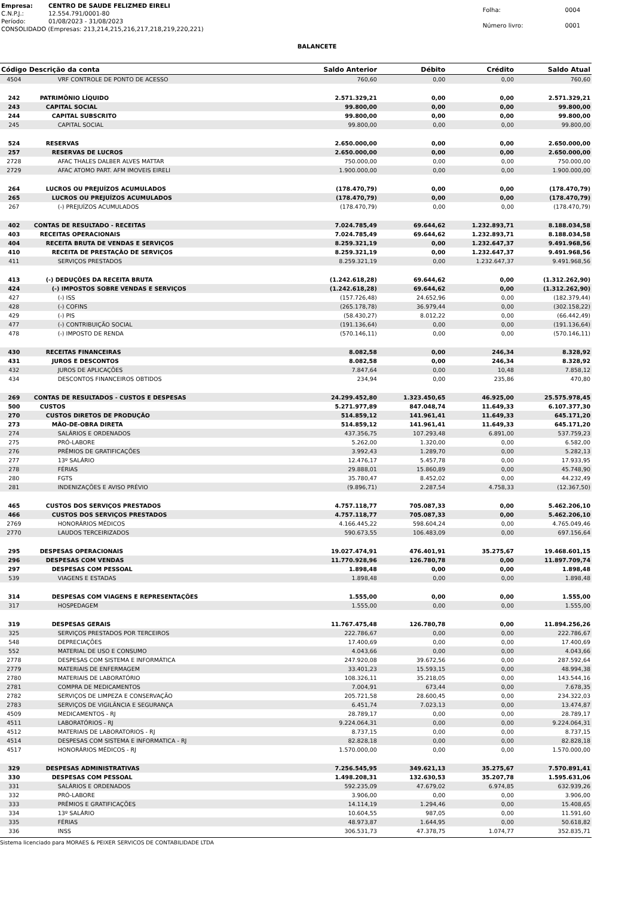| Empresa: | CENTRO DE SAUDE FELIZMED EIRELI |
| C.N.P.J.: | 12.554.791/0001-80 |
| Período: | 01/08/2023 - 31/08/2023 |
| CONSOLIDADO (Empresas: 213,214,215,216,217,218,219,220,221) | |
| Folha: | 0004 |
| Número livro: | 0001 |
BALANCETE
| Código | Descrição da conta | Saldo Anterior | Débito | Crédito | Saldo Atual |
| --- | --- | --- | --- | --- | --- |
| 4504 | VRF CONTROLE DE PONTO DE ACESSO | 760,60 | 0,00 | 0,00 | 760,60 |
| 242 | PATRIMÔNIO LÍQUIDO | 2.571.329,21 | 0,00 | 0,00 | 2.571.329,21 |
| 243 | CAPITAL SOCIAL | 99.800,00 | 0,00 | 0,00 | 99.800,00 |
| 244 | CAPITAL SUBSCRITO | 99.800,00 | 0,00 | 0,00 | 99.800,00 |
| 245 | CAPITAL SOCIAL | 99.800,00 | 0,00 | 0,00 | 99.800,00 |
| 524 | RESERVAS | 2.650.000,00 | 0,00 | 0,00 | 2.650.000,00 |
| 257 | RESERVAS DE LUCROS | 2.650.000,00 | 0,00 | 0,00 | 2.650.000,00 |
| 2728 | AFAC THALES DALBER ALVES MATTAR | 750.000,00 | 0,00 | 0,00 | 750.000,00 |
| 2729 | AFAC ATOMO PART. AFM IMOVEIS EIRELI | 1.900.000,00 | 0,00 | 0,00 | 1.900.000,00 |
| 264 | LUCROS OU PREJUÍZOS ACUMULADOS | (178.470,79) | 0,00 | 0,00 | (178.470,79) |
| 265 | LUCROS OU PREJUÍZOS ACUMULADOS | (178.470,79) | 0,00 | 0,00 | (178.470,79) |
| 267 | (-) PREJUÍZOS ACUMULADOS | (178.470,79) | 0,00 | 0,00 | (178.470,79) |
| 402 | CONTAS DE RESULTADO - RECEITAS | 7.024.785,49 | 69.644,62 | 1.232.893,71 | 8.188.034,58 |
| 403 | RECEITAS OPERACIONAIS | 7.024.785,49 | 69.644,62 | 1.232.893,71 | 8.188.034,58 |
| 404 | RECEITA BRUTA DE VENDAS E SERVIÇOS | 8.259.321,19 | 0,00 | 1.232.647,37 | 9.491.968,56 |
| 410 | RECEITA DE PRESTAÇÃO DE SERVIÇOS | 8.259.321,19 | 0,00 | 1.232.647,37 | 9.491.968,56 |
| 411 | SERVIÇOS PRESTADOS | 8.259.321,19 | 0,00 | 1.232.647,37 | 9.491.968,56 |
| 413 | (-) DEDUÇÕES DA RECEITA BRUTA | (1.242.618,28) | 69.644,62 | 0,00 | (1.312.262,90) |
| 424 | (-) IMPOSTOS SOBRE VENDAS E SERVIÇOS | (1.242.618,28) | 69.644,62 | 0,00 | (1.312.262,90) |
| 427 | (-) ISS | (157.726,48) | 24.652,96 | 0,00 | (182.379,44) |
| 428 | (-) COFINS | (265.178,78) | 36.979,44 | 0,00 | (302.158,22) |
| 429 | (-) PIS | (58.430,27) | 8.012,22 | 0,00 | (66.442,49) |
| 477 | (-) CONTRIBUIÇÃO SOCIAL | (191.136,64) | 0,00 | 0,00 | (191.136,64) |
| 478 | (-) IMPOSTO DE RENDA | (570.146,11) | 0,00 | 0,00 | (570.146,11) |
| 430 | RECEITAS FINANCEIRAS | 8.082,58 | 0,00 | 246,34 | 8.328,92 |
| 431 | JUROS E DESCONTOS | 8.082,58 | 0,00 | 246,34 | 8.328,92 |
| 432 | JUROS DE APLICAÇÕES | 7.847,64 | 0,00 | 10,48 | 7.858,12 |
| 434 | DESCONTOS FINANCEIROS OBTIDOS | 234,94 | 0,00 | 235,86 | 470,80 |
| 269 | CONTAS DE RESULTADOS - CUSTOS E DESPESAS | 24.299.452,80 | 1.323.450,65 | 46.925,00 | 25.575.978,45 |
| 500 | CUSTOS | 5.271.977,89 | 847.048,74 | 11.649,33 | 6.107.377,30 |
| 270 | CUSTOS DIRETOS DE PRODUÇÃO | 514.859,12 | 141.961,41 | 11.649,33 | 645.171,20 |
| 273 | MÃO-DE-OBRA DIRETA | 514.859,12 | 141.961,41 | 11.649,33 | 645.171,20 |
| 274 | SALÁRIOS E ORDENADOS | 437.356,75 | 107.293,48 | 6.891,00 | 537.759,23 |
| 275 | PRÓ-LABORE | 5.262,00 | 1.320,00 | 0,00 | 6.582,00 |
| 276 | PRÊMIOS DE GRATIFICAÇÕES | 3.992,43 | 1.289,70 | 0,00 | 5.282,13 |
| 277 | 13º SALÁRIO | 12.476,17 | 5.457,78 | 0,00 | 17.933,95 |
| 278 | FÉRIAS | 29.888,01 | 15.860,89 | 0,00 | 45.748,90 |
| 280 | FGTS | 35.780,47 | 8.452,02 | 0,00 | 44.232,49 |
| 281 | INDENIZAÇÕES E AVISO PRÉVIO | (9.896,71) | 2.287,54 | 4.758,33 | (12.367,50) |
| 465 | CUSTOS DOS SERVIÇOS PRESTADOS | 4.757.118,77 | 705.087,33 | 0,00 | 5.462.206,10 |
| 466 | CUSTOS DOS SERVIÇOS PRESTADOS | 4.757.118,77 | 705.087,33 | 0,00 | 5.462.206,10 |
| 2769 | HONORÁRIOS MÉDICOS | 4.166.445,22 | 598.604,24 | 0,00 | 4.765.049,46 |
| 2770 | LAUDOS TERCEIRIZADOS | 590.673,55 | 106.483,09 | 0,00 | 697.156,64 |
| 295 | DESPESAS OPERACIONAIS | 19.027.474,91 | 476.401,91 | 35.275,67 | 19.468.601,15 |
| 296 | DESPESAS COM VENDAS | 11.770.928,96 | 126.780,78 | 0,00 | 11.897.709,74 |
| 297 | DESPESAS COM PESSOAL | 1.898,48 | 0,00 | 0,00 | 1.898,48 |
| 539 | VIAGENS E ESTADAS | 1.898,48 | 0,00 | 0,00 | 1.898,48 |
| 314 | DESPESAS COM VIAGENS E REPRESENTAÇÕES | 1.555,00 | 0,00 | 0,00 | 1.555,00 |
| 317 | HOSPEDAGEM | 1.555,00 | 0,00 | 0,00 | 1.555,00 |
| 319 | DESPESAS GERAIS | 11.767.475,48 | 126.780,78 | 0,00 | 11.894.256,26 |
| 325 | SERVIÇOS PRESTADOS POR TERCEIROS | 222.786,67 | 0,00 | 0,00 | 222.786,67 |
| 548 | DEPRECIAÇÕES | 17.400,69 | 0,00 | 0,00 | 17.400,69 |
| 552 | MATERIAL DE USO E CONSUMO | 4.043,66 | 0,00 | 0,00 | 4.043,66 |
| 2778 | DESPESAS COM SISTEMA E INFORMÁTICA | 247.920,08 | 39.672,56 | 0,00 | 287.592,64 |
| 2779 | MATERIAIS DE ENFERMAGEM | 33.401,23 | 15.593,15 | 0,00 | 48.994,38 |
| 2780 | MATERIAIS DE LABORATÓRIO | 108.326,11 | 35.218,05 | 0,00 | 143.544,16 |
| 2781 | COMPRA DE MEDICAMENTOS | 7.004,91 | 673,44 | 0,00 | 7.678,35 |
| 2782 | SERVIÇOS DE LIMPEZA E CONSERVAÇÃO | 205.721,58 | 28.600,45 | 0,00 | 234.322,03 |
| 2783 | SERVIÇOS DE VIGILÂNCIA E SEGURANÇA | 6.451,74 | 7.023,13 | 0,00 | 13.474,87 |
| 4509 | MEDICAMENTOS - RJ | 28.789,17 | 0,00 | 0,00 | 28.789,17 |
| 4511 | LABORATÓRIOS - RJ | 9.224.064,31 | 0,00 | 0,00 | 9.224.064,31 |
| 4512 | MATERIAIS DE LABORATORIOS - RJ | 8.737,15 | 0,00 | 0,00 | 8.737,15 |
| 4514 | DESPESAS COM SISTEMA E INFORMATICA - RJ | 82.828,18 | 0,00 | 0,00 | 82.828,18 |
| 4517 | HONORÁRIOS MÉDICOS - RJ | 1.570.000,00 | 0,00 | 0,00 | 1.570.000,00 |
| 329 | DESPESAS ADMINISTRATIVAS | 7.256.545,95 | 349.621,13 | 35.275,67 | 7.570.891,41 |
| 330 | DESPESAS COM PESSOAL | 1.498.208,31 | 132.630,53 | 35.207,78 | 1.595.631,06 |
| 331 | SALÁRIOS E ORDENADOS | 592.235,09 | 47.679,02 | 6.974,85 | 632.939,26 |
| 332 | PRÓ-LABORE | 3.906,00 | 0,00 | 0,00 | 3.906,00 |
| 333 | PRÊMIOS E GRATIFICAÇÕES | 14.114,19 | 1.294,46 | 0,00 | 15.408,65 |
| 334 | 13º SALÁRIO | 10.604,55 | 987,05 | 0,00 | 11.591,60 |
| 335 | FÉRIAS | 48.973,87 | 1.644,95 | 0,00 | 50.618,82 |
| 336 | INSS | 306.531,73 | 47.378,75 | 1.074,77 | 352.835,71 |
Sistema licenciado para MORAES & PEIXER SERVICOS DE CONTABILIDADE LTDA